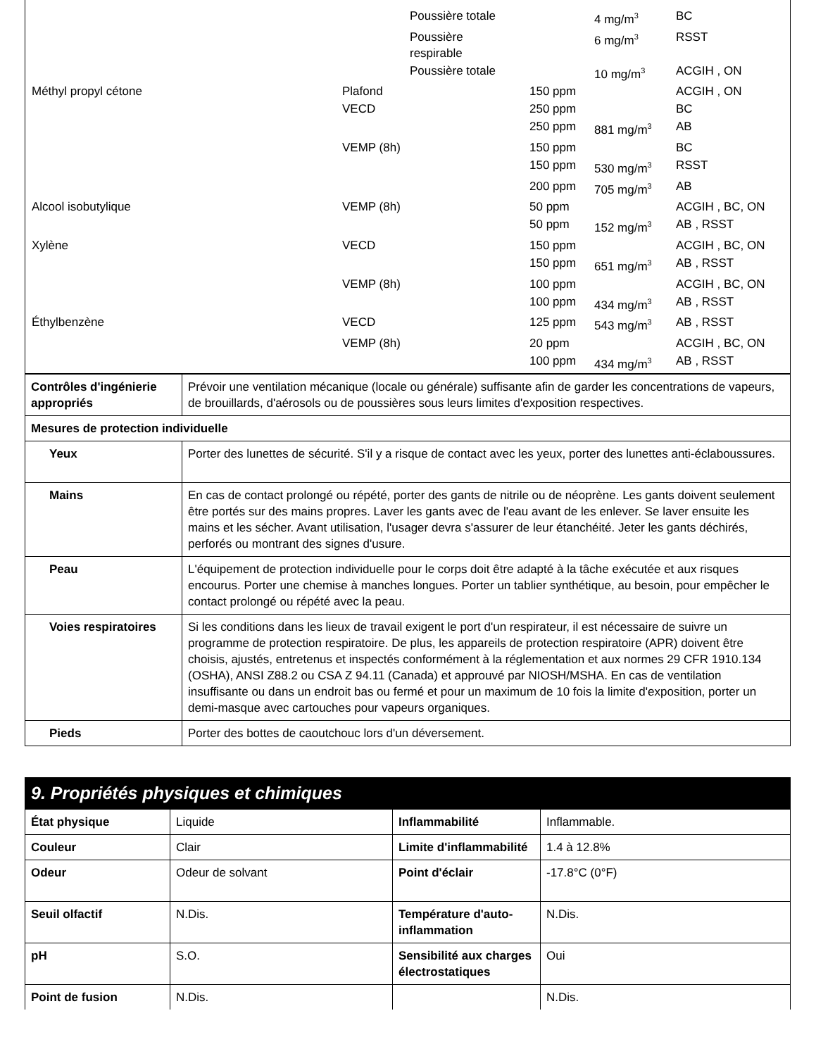| | | Poussière totale | | 4 mg/m<sup>3</sup> | BC |
| | | Poussière respirable | | 6 mg/m<sup>3</sup> | RSST |
| | | Poussière totale | | 10 mg/m<sup>3</sup> | ACGIH , ON |
| Méthyl propyl cétone | Plafond | | 150 ppm | | ACGIH , ON |
| | VECD | | 250 ppm | | BC |
| | | | 250 ppm | 881 mg/m<sup>3</sup> | AB |
| | VEMP (8h) | | 150 ppm | | BC |
| | | | 150 ppm | 530 mg/m<sup>3</sup> | RSST |
| | | | 200 ppm | 705 mg/m<sup>3</sup> | AB |
| Alcool isobutylique | VEMP (8h) | | 50 ppm | | ACGIH , BC, ON |
| | | | 50 ppm | 152 mg/m<sup>3</sup> | AB , RSST |
| Xylène | VECD | | 150 ppm | | ACGIH , BC, ON |
| | | | 150 ppm | 651 mg/m<sup>3</sup> | AB , RSST |
| | VEMP (8h) | | 100 ppm | | ACGIH , BC, ON |
| | | | 100 ppm | 434 mg/m<sup>3</sup> | AB , RSST |
| Éthylbenzène | VECD | | 125 ppm | 543 mg/m<sup>3</sup> | AB , RSST |
| | VEMP (8h) | | 20 ppm | | ACGIH , BC, ON |
| | | | 100 ppm | 434 mg/m<sup>3</sup> | AB , RSST |
| Contrôles d'ingénierie appropriés | Prévoir une ventilation mécanique (locale ou générale) suffisante afin de garder les concentrations de vapeurs, de brouillards, d'aérosols ou de poussières sous leurs limites d'exposition respectives. |
| Mesures de protection individuelle | |
| Yeux | Porter des lunettes de sécurité. S'il y a risque de contact avec les yeux, porter des lunettes anti-éclaboussures. |
| Mains | En cas de contact prolongé ou répété, porter des gants de nitrile ou de néoprène. Les gants doivent seulement être portés sur des mains propres. Laver les gants avec de l'eau avant de les enlever. Se laver ensuite les mains et les sécher. Avant utilisation, l'usager devra s'assurer de leur étanchéité. Jeter les gants déchirés, perforés ou montrant des signes d'usure. |
| Peau | L'équipement de protection individuelle pour le corps doit être adapté à la tâche exécutée et aux risques encourus. Porter une chemise à manches longues. Porter un tablier synthétique, au besoin, pour empêcher le contact prolongé ou répété avec la peau. |
| Voies respiratoires | Si les conditions dans les lieux de travail exigent le port d'un respirateur, il est nécessaire de suivre un programme de protection respiratoire. De plus, les appareils de protection respiratoire (APR) doivent être choisis, ajustés, entretenus et inspectés conformément à la réglementation et aux normes 29 CFR 1910.134 (OSHA), ANSI Z88.2 ou CSA Z 94.11 (Canada) et approuvé par NIOSH/MSHA. En cas de ventilation insuffisante ou dans un endroit bas ou fermé et pour un maximum de 10 fois la limite d'exposition, porter un demi-masque avec cartouches pour vapeurs organiques. |
| Pieds | Porter des bottes de caoutchouc lors d'un déversement. |
9. Propriétés physiques et chimiques
| État physique | Liquide | Inflammabilité | Inflammable. |
| Couleur | Clair | Limite d'inflammabilité | 1.4 à 12.8% |
| Odeur | Odeur de solvant | Point d'éclair | -17.8°C (0°F) |
| Seuil olfactif | N.Dis. | Température d'auto-inflammation | N.Dis. |
| pH | S.O. | Sensibilité aux charges électrostatiques | Oui |
| Point de fusion | N.Dis. | | N.Dis. |